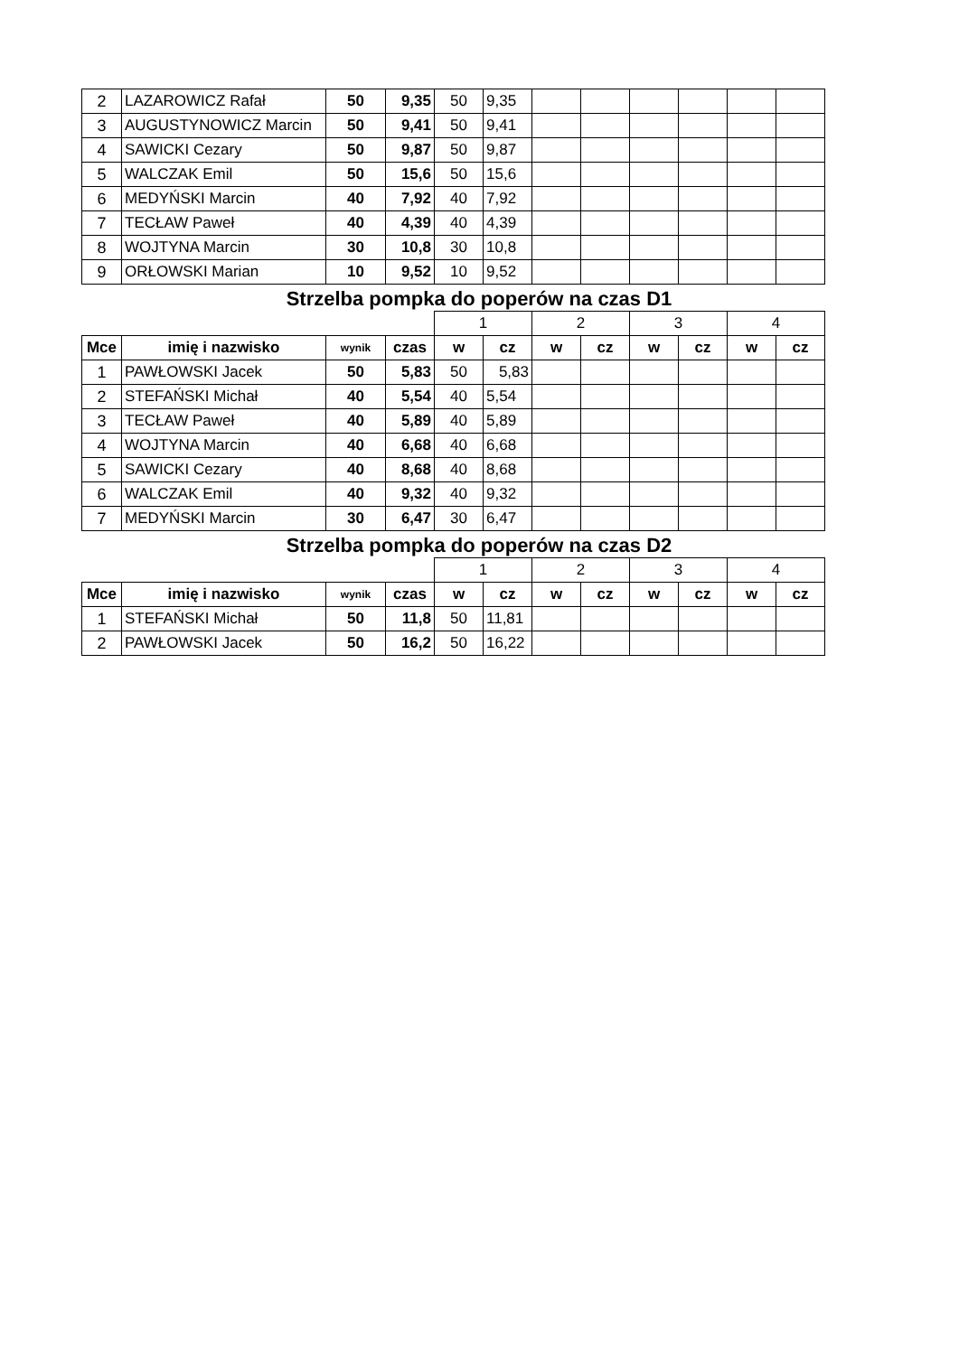| 2 | LAZAROWICZ Rafał | 50 | 9,35 | 50 | 9,35 | | | | | | |
| 3 | AUGUSTYNOWICZ Marcin | 50 | 9,41 | 50 | 9,41 | | | | | | |
| 4 | SAWICKI Cezary | 50 | 9,87 | 50 | 9,87 | | | | | | |
| 5 | WALCZAK Emil | 50 | 15,6 | 50 | 15,6 | | | | | | |
| 6 | MEDYŃSKI Marcin | 40 | 7,92 | 40 | 7,92 | | | | | | |
| 7 | TECŁAW Paweł | 40 | 4,39 | 40 | 4,39 | | | | | | |
| 8 | WOJTYNA Marcin | 30 | 10,8 | 30 | 10,8 | | | | | | |
| 9 | ORŁOWSKI Marian | 10 | 9,52 | 10 | 9,52 | | | | | | |
Strzelba pompka do poperów na czas D1
| | | | | 1 | | 2 | | 3 | | 4 | |
| Mce | imię i nazwisko | wynik | czas | w | cz | w | cz | w | cz | w | cz |
| 1 | PAWŁOWSKI Jacek | 50 | 5,83 | 50 | 5,83 | | | | | | |
| 2 | STEFAŃSKI Michał | 40 | 5,54 | 40 | 5,54 | | | | | | |
| 3 | TECŁAW Paweł | 40 | 5,89 | 40 | 5,89 | | | | | | |
| 4 | WOJTYNA Marcin | 40 | 6,68 | 40 | 6,68 | | | | | | |
| 5 | SAWICKI Cezary | 40 | 8,68 | 40 | 8,68 | | | | | | |
| 6 | WALCZAK Emil | 40 | 9,32 | 40 | 9,32 | | | | | | |
| 7 | MEDYŃSKI Marcin | 30 | 6,47 | 30 | 6,47 | | | | | | |
Strzelba pompka do poperów na czas D2
| | | | | 1 | | 2 | | 3 | | 4 | |
| Mce | imię i nazwisko | wynik | czas | w | cz | w | cz | w | cz | w | cz |
| 1 | STEFAŃSKI Michał | 50 | 11,8 | 50 | 11,81 | | | | | | |
| 2 | PAWŁOWSKI Jacek | 50 | 16,2 | 50 | 16,22 | | | | | | |